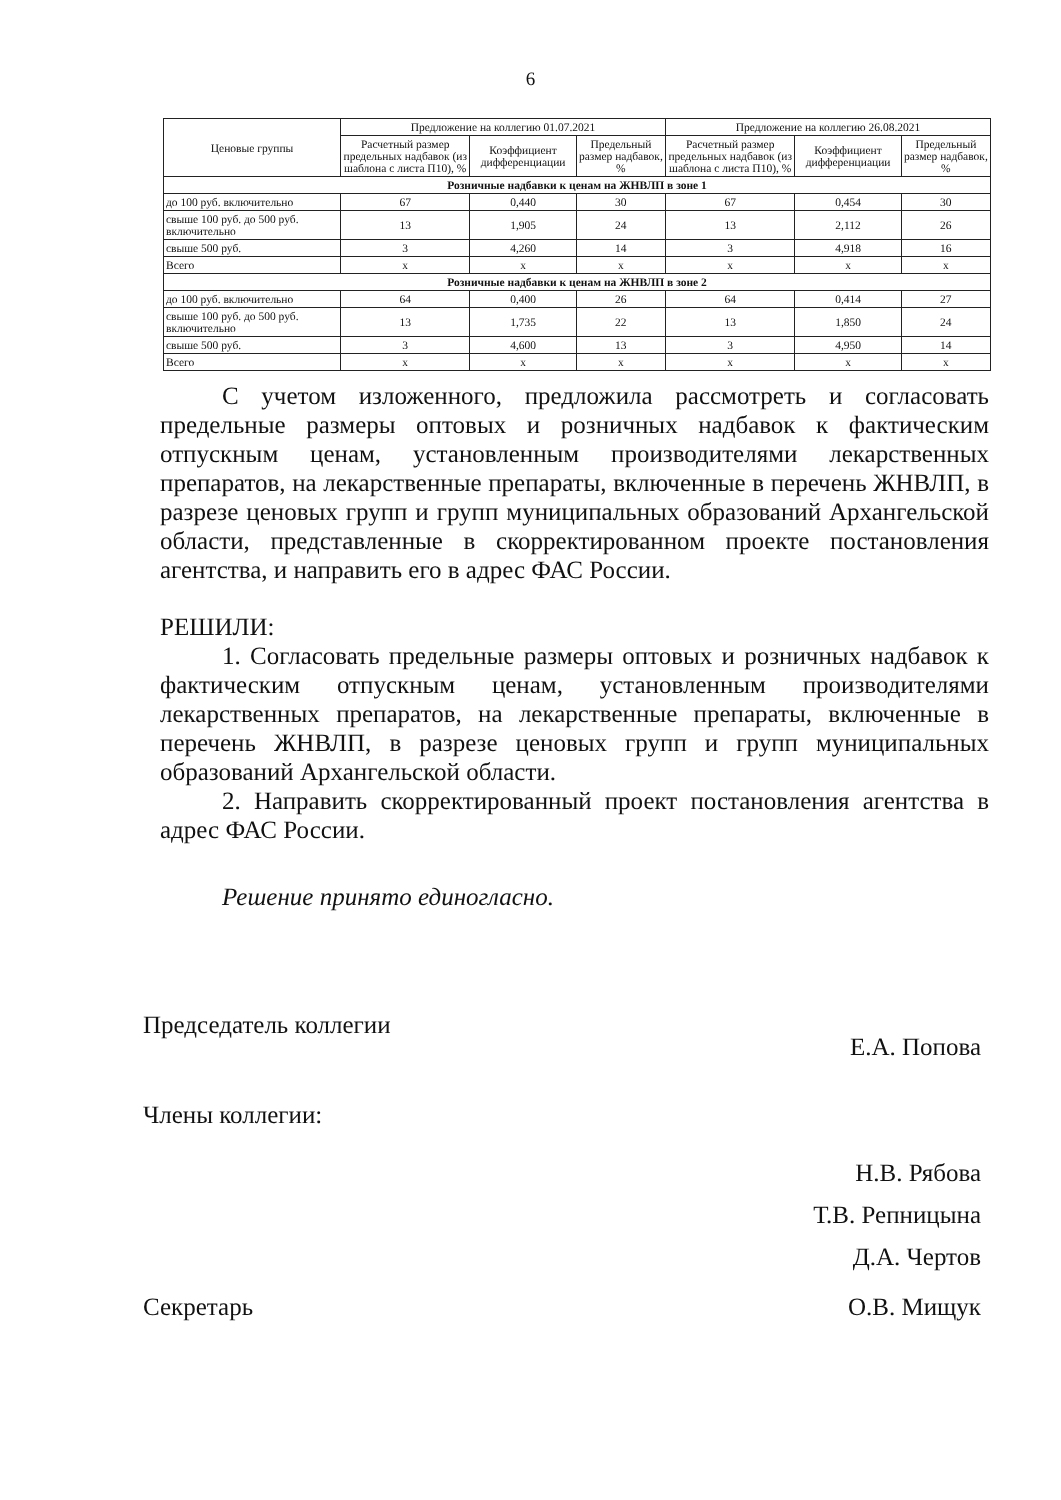6
| Ценовые группы | Предложение на коллегию 01.07.2021 | | | Предложение на коллегию 26.08.2021 | | |
| --- | --- | --- | --- | --- | --- | --- |
| | Расчетный размер предельных надбавок (из шаблона с листа П10), % | Коэффициент дифференциации | Предельный размер надбавок, % | Расчетный размер предельных надбавок (из шаблона с листа П10), % | Коэффициент дифференциации | Предельный размер надбавок, % |
| Розничные надбавки к ценам на ЖНВЛП в зоне 1 | | | | | | |
| до 100 руб. включительно | 67 | 0,440 | 30 | 67 | 0,454 | 30 |
| свыше 100 руб. до 500 руб. включительно | 13 | 1,905 | 24 | 13 | 2,112 | 26 |
| свыше 500 руб. | 3 | 4,260 | 14 | 3 | 4,918 | 16 |
| Всего | x | x | x | x | x | x |
| Розничные надбавки к ценам на ЖНВЛП в зоне 2 | | | | | | |
| до 100 руб. включительно | 64 | 0,400 | 26 | 64 | 0,414 | 27 |
| свыше 100 руб. до 500 руб. включительно | 13 | 1,735 | 22 | 13 | 1,850 | 24 |
| свыше 500 руб. | 3 | 4,600 | 13 | 3 | 4,950 | 14 |
| Всего | x | x | x | x | x | x |
С учетом изложенного, предложила рассмотреть и согласовать предельные размеры оптовых и розничных надбавок к фактическим отпускным ценам, установленным производителями лекарственных препаратов, на лекарственные препараты, включенные в перечень ЖНВЛП, в разрезе ценовых групп и групп муниципальных образований Архангельской области, представленные в скорректированном проекте постановления агентства, и направить его в адрес ФАС России.
РЕШИЛИ:
1. Согласовать предельные размеры оптовых и розничных надбавок к фактическим отпускным ценам, установленным производителями лекарственных препаратов, на лекарственные препараты, включенные в перечень ЖНВЛП, в разрезе ценовых групп и групп муниципальных образований Архангельской области.
2. Направить скорректированный проект постановления агентства в адрес ФАС России.
Решение принято единогласно.
Председатель коллегии Е.А. Попова
Члены коллегии:
Н.В. Рябова
Т.В. Репницына
Д.А. Чертов
Секретарь О.В. Мищук